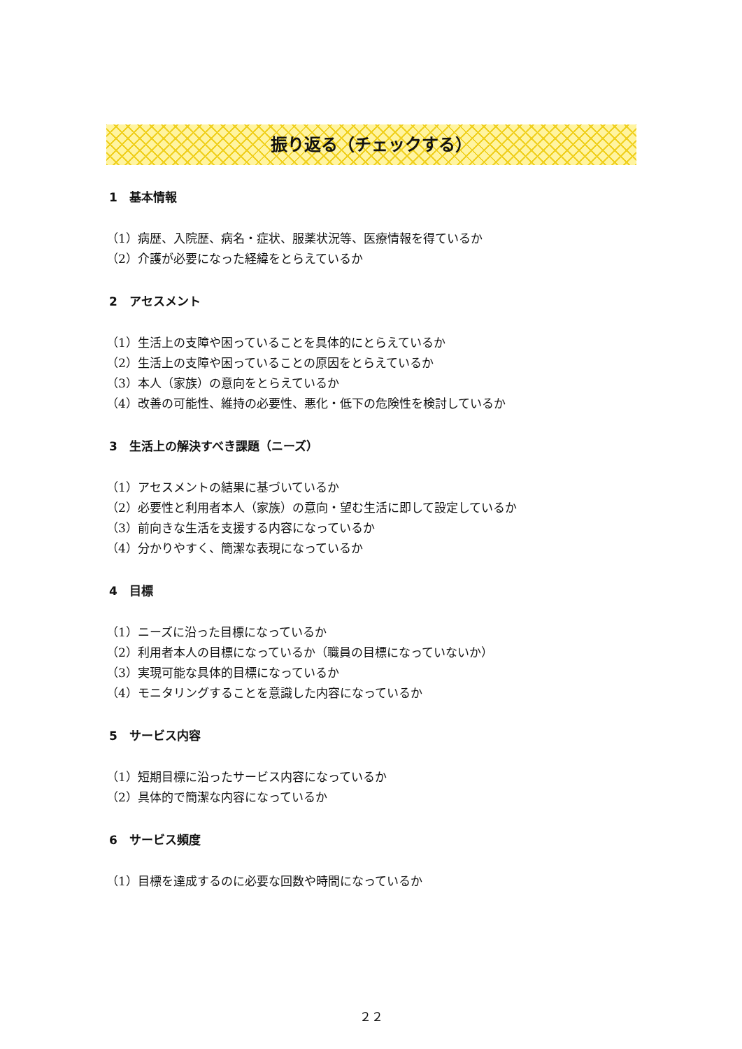振り返る（チェックする）
1　基本情報
（1）病歴、入院歴、病名・症状、服薬状況等、医療情報を得ているか
（2）介護が必要になった経緯をとらえているか
2　アセスメント
（1）生活上の支障や困っていることを具体的にとらえているか
（2）生活上の支障や困っていることの原因をとらえているか
（3）本人（家族）の意向をとらえているか
（4）改善の可能性、維持の必要性、悪化・低下の危険性を検討しているか
3　生活上の解決すべき課題（ニーズ）
（1）アセスメントの結果に基づいているか
（2）必要性と利用者本人（家族）の意向・望む生活に即して設定しているか
（3）前向きな生活を支援する内容になっているか
（4）分かりやすく、簡潔な表現になっているか
4　目標
（1）ニーズに沿った目標になっているか
（2）利用者本人の目標になっているか（職員の目標になっていないか）
（3）実現可能な具体的目標になっているか
（4）モニタリングすることを意識した内容になっているか
5　サービス内容
（1）短期目標に沿ったサービス内容になっているか
（2）具体的で簡潔な内容になっているか
6　サービス頻度
（1）目標を達成するのに必要な回数や時間になっているか
２２